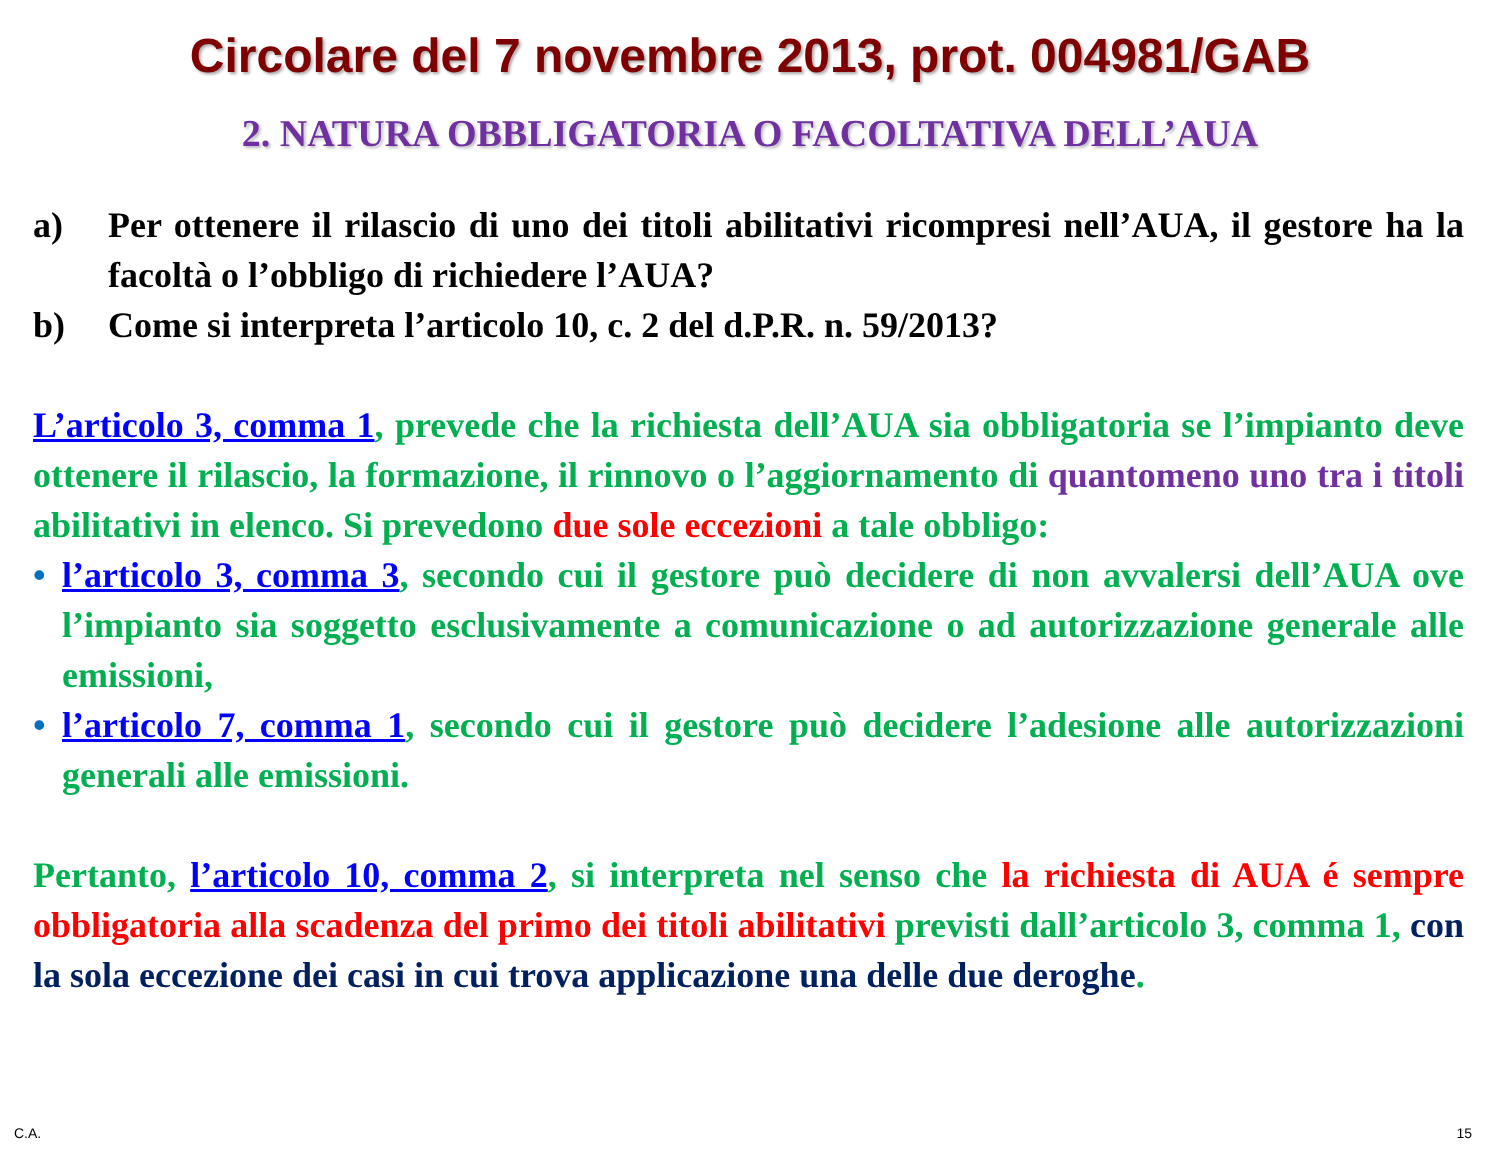Circolare del 7 novembre 2013, prot. 004981/GAB
2. NATURA OBBLIGATORIA O FACOLTATIVA DELL’AUA
a) Per ottenere il rilascio di uno dei titoli abilitativi ricompresi nell’AUA, il gestore ha la facoltà o l’obbligo di richiedere l’AUA?
b) Come si interpreta l’articolo 10, c. 2 del d.P.R. n. 59/2013?
L’articolo 3, comma 1, prevede che la richiesta dell’AUA sia obbligatoria se l’impianto deve ottenere il rilascio, la formazione, il rinnovo o l’aggiornamento di quantomeno uno tra i titoli abilitativi in elenco. Si prevedono due sole eccezioni a tale obbligo:
• l’articolo 3, comma 3, secondo cui il gestore può decidere di non avvalersi dell’AUA ove l’impianto sia soggetto esclusivamente a comunicazione o ad autorizzazione generale alle emissioni,
• l’articolo 7, comma 1, secondo cui il gestore può decidere l’adesione alle autorizzazioni generali alle emissioni.
Pertanto, l’articolo 10, comma 2, si interpreta nel senso che la richiesta di AUA é sempre obbligatoria alla scadenza del primo dei titoli abilitativi previsti dall’articolo 3, comma 1, con la sola eccezione dei casi in cui trova applicazione una delle due deroghe.
C.A. 15